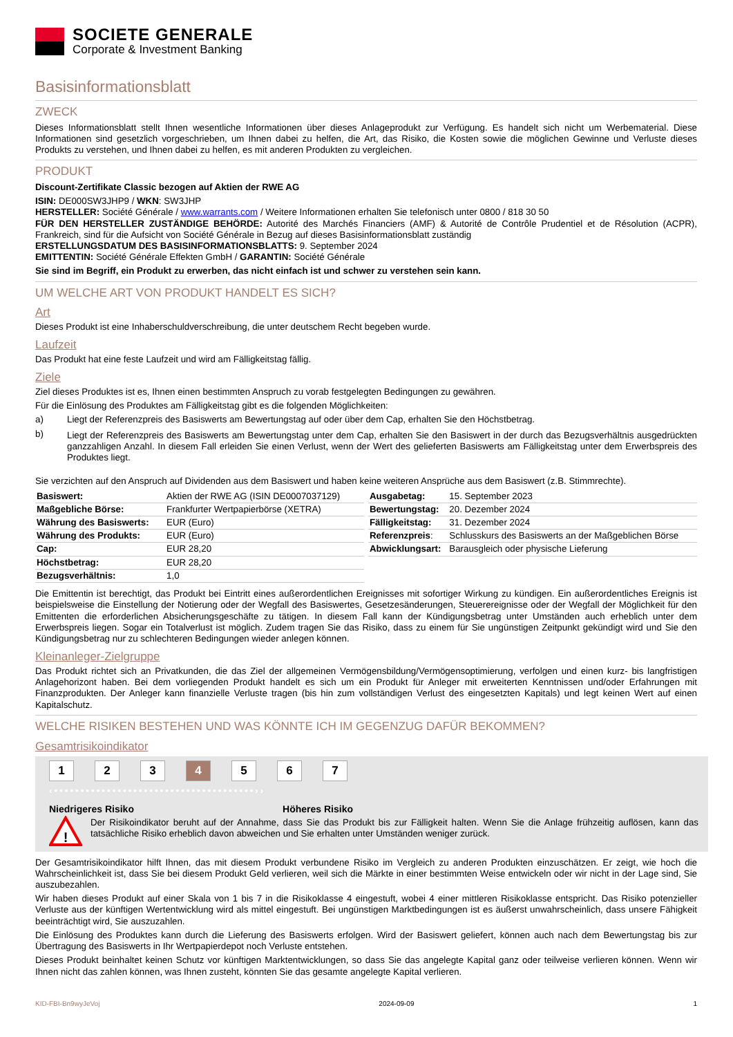SOCIETE GENERALE
Corporate & Investment Banking
Basisinformationsblatt
ZWECK
Dieses Informationsblatt stellt Ihnen wesentliche Informationen über dieses Anlageprodukt zur Verfügung. Es handelt sich nicht um Werbematerial. Diese Informationen sind gesetzlich vorgeschrieben, um Ihnen dabei zu helfen, die Art, das Risiko, die Kosten sowie die möglichen Gewinne und Verluste dieses Produkts zu verstehen, und Ihnen dabei zu helfen, es mit anderen Produkten zu vergleichen.
PRODUKT
Discount-Zertifikate Classic bezogen auf Aktien der RWE AG
ISIN: DE000SW3JHP9 / WKN: SW3JHP
HERSTELLER: Société Générale / www.warrants.com / Weitere Informationen erhalten Sie telefonisch unter 0800 / 818 30 50
FÜR DEN HERSTELLER ZUSTÄNDIGE BEHÖRDE: Autorité des Marchés Financiers (AMF) & Autorité de Contrôle Prudentiel et de Résolution (ACPR), Frankreich, sind für die Aufsicht von Société Générale in Bezug auf dieses Basisinformationsblatt zuständig
ERSTELLUNGSDATUM DES BASISINFORMATIONSBLATTS: 9. September 2024
EMITTENTIN: Société Générale Effekten GmbH / GARANTIN: Société Générale
Sie sind im Begriff, ein Produkt zu erwerben, das nicht einfach ist und schwer zu verstehen sein kann.
UM WELCHE ART VON PRODUKT HANDELT ES SICH?
Art
Dieses Produkt ist eine Inhaberschuldverschreibung, die unter deutschem Recht begeben wurde.
Laufzeit
Das Produkt hat eine feste Laufzeit und wird am Fälligkeitstag fällig.
Ziele
Ziel dieses Produktes ist es, Ihnen einen bestimmten Anspruch zu vorab festgelegten Bedingungen zu gewähren.
Für die Einlösung des Produktes am Fälligkeitstag gibt es die folgenden Möglichkeiten:
a) Liegt der Referenzpreis des Basiswerts am Bewertungstag auf oder über dem Cap, erhalten Sie den Höchstbetrag.
b) Liegt der Referenzpreis des Basiswerts am Bewertungstag unter dem Cap, erhalten Sie den Basiswert in der durch das Bezugsverhältnis ausgedrückten ganzzahligen Anzahl. In diesem Fall erleiden Sie einen Verlust, wenn der Wert des gelieferten Basiswerts am Fälligkeitstag unter dem Erwerbspreis des Produktes liegt.
Sie verzichten auf den Anspruch auf Dividenden aus dem Basiswert und haben keine weiteren Ansprüche aus dem Basiswert (z.B. Stimmrechte).
| Basiswert: | Aktien der RWE AG (ISIN DE0007037129) |
| Maßgebliche Börse: | Frankfurter Wertpapierbörse (XETRA) |
| Währung des Basiswerts: | EUR (Euro) |
| Währung des Produkts: | EUR (Euro) |
| Cap: | EUR 28,20 |
| Höchstbetrag: | EUR 28,20 |
| Bezugsverhältnis: | 1,0 |
| Ausgabetag: | 15. September 2023 |
| Bewertungstag: | 20. Dezember 2024 |
| Fälligkeitstag: | 31. Dezember 2024 |
| Referenzpreis : | Schlusskurs des Basiswerts an der Maßgeblichen Börse |
| Abwicklungsart: | Barausgleich oder physische Lieferung |
Die Emittentin ist berechtigt, das Produkt bei Eintritt eines außerordentlichen Ereignisses mit sofortiger Wirkung zu kündigen. Ein außerordentliches Ereignis ist beispielsweise die Einstellung der Notierung oder der Wegfall des Basiswertes, Gesetzesänderungen, Steuerereignisse oder der Wegfall der Möglichkeit für den Emittenten die erforderlichen Absicherungsgeschäfte zu tätigen. In diesem Fall kann der Kündigungsbetrag unter Umständen auch erheblich unter dem Erwerbspreis liegen. Sogar ein Totalverlust ist möglich. Zudem tragen Sie das Risiko, dass zu einem für Sie ungünstigen Zeitpunkt gekündigt wird und Sie den Kündigungsbetrag nur zu schlechteren Bedingungen wieder anlegen können.
Kleinanleger-Zielgruppe
Das Produkt richtet sich an Privatkunden, die das Ziel der allgemeinen Vermögensbildung/Vermögensoptimierung, verfolgen und einen kurz- bis langfristigen Anlagehorizont haben. Bei dem vorliegenden Produkt handelt es sich um ein Produkt für Anleger mit erweiterten Kenntnissen und/oder Erfahrungen mit Finanzprodukten. Der Anleger kann finanzielle Verluste tragen (bis hin zum vollständigen Verlust des eingesetzten Kapitals) und legt keinen Wert auf einen Kapitalschutz.
WELCHE RISIKEN BESTEHEN UND WAS KÖNNTE ICH IM GEGENZUG DAFÜR BEKOMMEN?
Gesamtrisikoindikator
1234567
‹••••••••••••••••••••••••••••••••••••••››
Niedrigeres Risiko Höheres Risiko
!
Der Risikoindikator beruht auf der Annahme, dass Sie das Produkt bis zur Fälligkeit halten. Wenn Sie die Anlage frühzeitig auflösen, kann das tatsächliche Risiko erheblich davon abweichen und Sie erhalten unter Umständen weniger zurück.
Der Gesamtrisikoindikator hilft Ihnen, das mit diesem Produkt verbundene Risiko im Vergleich zu anderen Produkten einzuschätzen. Er zeigt, wie hoch die Wahrscheinlichkeit ist, dass Sie bei diesem Produkt Geld verlieren, weil sich die Märkte in einer bestimmten Weise entwickeln oder wir nicht in der Lage sind, Sie auszubezahlen.
Wir haben dieses Produkt auf einer Skala von 1 bis 7 in die Risikoklasse 4 eingestuft, wobei 4 einer mittleren Risikoklasse entspricht. Das Risiko potenzieller Verluste aus der künftigen Wertentwicklung wird als mittel eingestuft. Bei ungünstigen Marktbedingungen ist es äußerst unwahrscheinlich, dass unsere Fähigkeit beeinträchtigt wird, Sie auszuzahlen.
Die Einlösung des Produktes kann durch die Lieferung des Basiswerts erfolgen. Wird der Basiswert geliefert, können auch nach dem Bewertungstag bis zur Übertragung des Basiswerts in Ihr Wertpapierdepot noch Verluste entstehen.
Dieses Produkt beinhaltet keinen Schutz vor künftigen Marktentwicklungen, so dass Sie das angelegte Kapital ganz oder teilweise verlieren können. Wenn wir Ihnen nicht das zahlen können, was Ihnen zusteht, könnten Sie das gesamte angelegte Kapital verlieren.
KID-FBI-Bn9wyJeVoj 2024-09-09 1